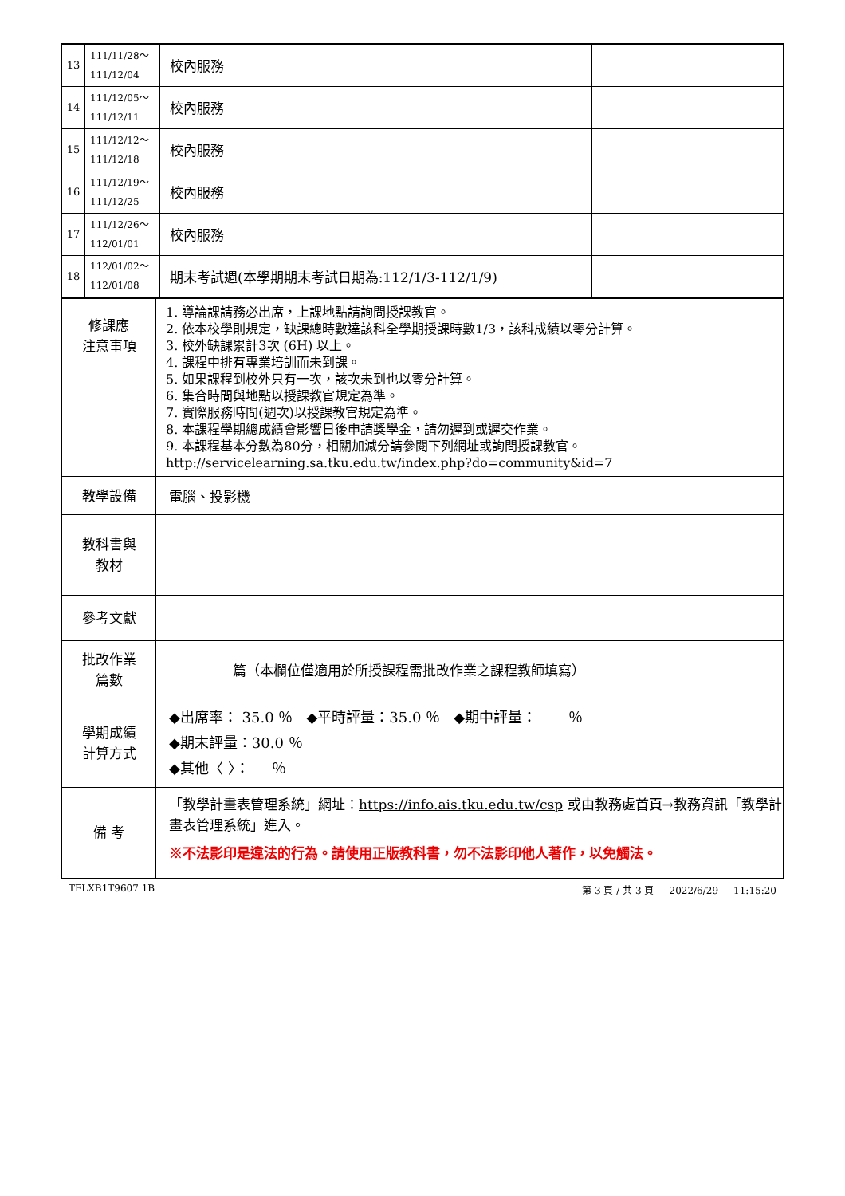| 13 | 111/11/28～ 111/12/04 | 校內服務 | |
| 14 | 111/12/05～ 111/12/11 | 校內服務 | |
| 15 | 111/12/12～ 111/12/18 | 校內服務 | |
| 16 | 111/12/19～ 111/12/25 | 校內服務 | |
| 17 | 111/12/26～ 112/01/01 | 校內服務 | |
| 18 | 112/01/02～ 112/01/08 | 期末考試週(本學期期末考試日期為:112/1/3-112/1/9) | |
| 修課應 注意事項 | 1. 導論課請務必出席，上課地點請詢問授課教官。 2. 依本校學則規定，缺課總時數達該科全學期授課時數1/3，該科成績以零分計算。 3. 校外缺課累計3次 (6H) 以上。 4. 課程中排有專業培訓而未到課。 5. 如果課程到校外只有一次，該次未到也以零分計算。 6. 集合時間與地點以授課教官規定為準。 7. 實際服務時間(週次)以授課教官規定為準。 8. 本課程學期總成績會影響日後申請獎學金，請勿遲到或遲交作業。 9. 本課程基本分數為80分，相關加減分請參閱下列網址或詢問授課教官。http://servicelearning.sa.tku.edu.tw/index.php?do=community&id=7 |
| 教學設備 | 電腦、投影機 |
| 教科書與 教材 | |
| 參考文獻 | |
| 批改作業 篇數 | 篇（本欄位僅適用於所授課程需批改作業之課程教師填寫） |
| 學期成績 計算方式 | ◆出席率： 35.0 ％ ◆平時評量：35.0 ％ ◆期中評量： ％ ◆期末評量：30.0 ％ ◆其他〈 〉： ％ |
| 備 考 | 「教學計畫表管理系統」網址： https://info.ais.tku.edu.tw/csp 或由教務處首頁→教務資訊「教學計畫表管理系統」進入。 ※不法影印是違法的行為。請使用正版教科書，勿不法影印他人著作，以免觸法。 |
TFLXB1T9607 1B 第 3 頁 / 共 3 頁 2022/6/29 11:15:20